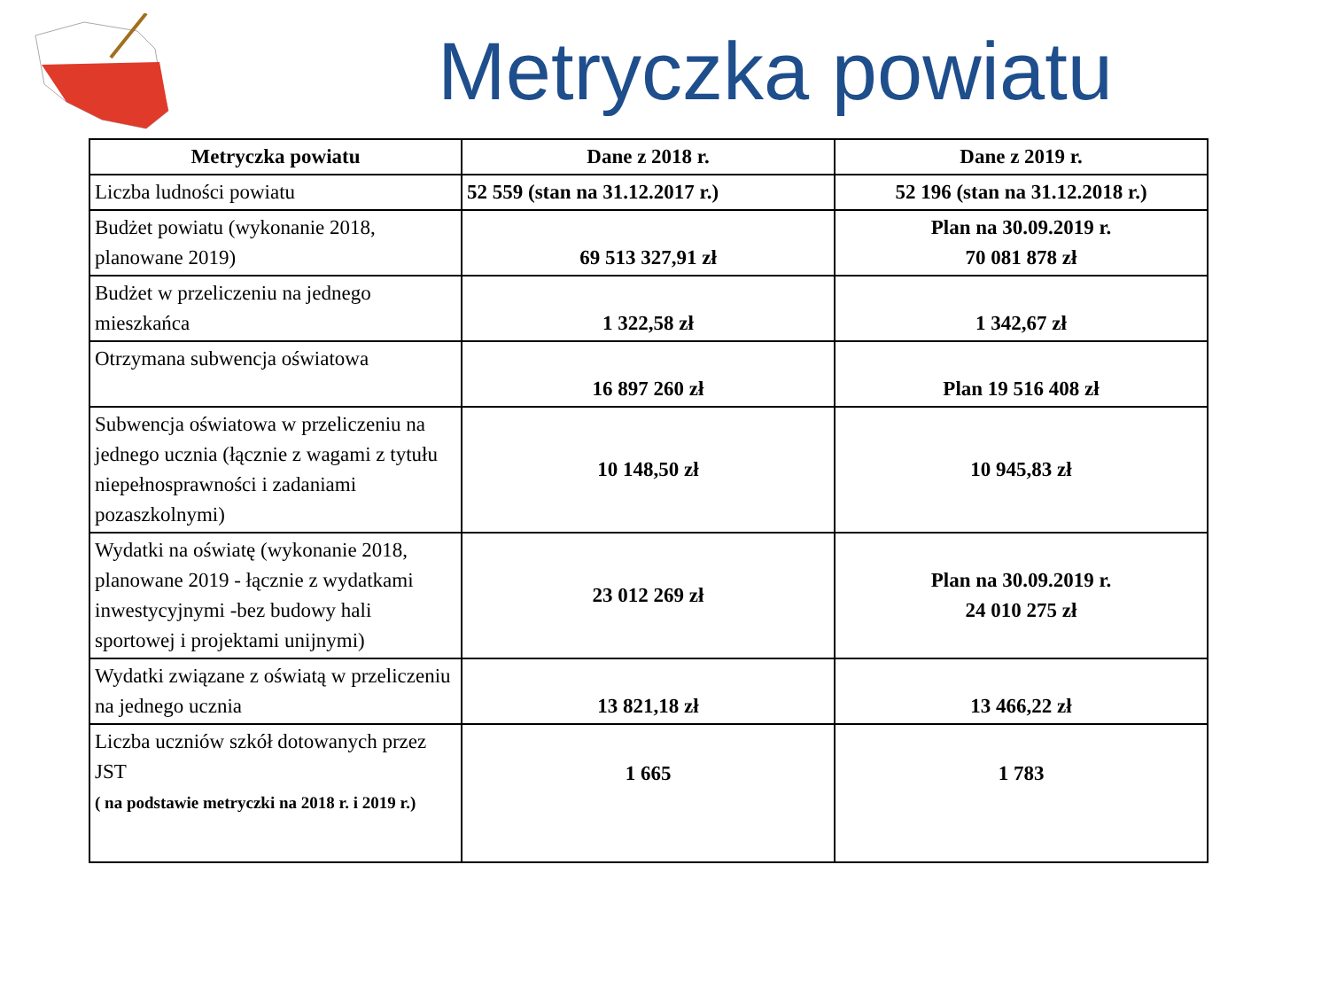Metryczka powiatu
| Metryczka powiatu | Dane z 2018 r. | Dane z 2019 r. |
| --- | --- | --- |
| Liczba ludności powiatu | 52 559 (stan na 31.12.2017 r.) | 52 196 (stan na 31.12.2018 r.) |
| Budżet powiatu (wykonanie 2018, planowane 2019) | 69 513 327,91 zł | Plan na 30.09.2019 r. 70 081 878 zł |
| Budżet w przeliczeniu na jednego mieszkańca | 1 322,58 zł | 1 342,67 zł |
| Otrzymana subwencja oświatowa | 16 897 260 zł | Plan 19 516 408 zł |
| Subwencja oświatowa w przeliczeniu na jednego ucznia (łącznie z wagami z tytułu niepełnosprawności i zadaniami pozaszkolnymi) | 10 148,50 zł | 10 945,83 zł |
| Wydatki na oświatę (wykonanie 2018, planowane 2019 - łącznie z wydatkami inwestycyjnymi -bez budowy hali sportowej i projektami unijnymi) | 23 012 269 zł | Plan na 30.09.2019 r. 24 010 275 zł |
| Wydatki związane z oświatą w przeliczeniu na jednego ucznia | 13 821,18 zł | 13 466,22 zł |
| Liczba uczniów szkół dotowanych przez JST ( na podstawie metryczki na 2018 r. i 2019 r.) | 1 665 | 1 783 |